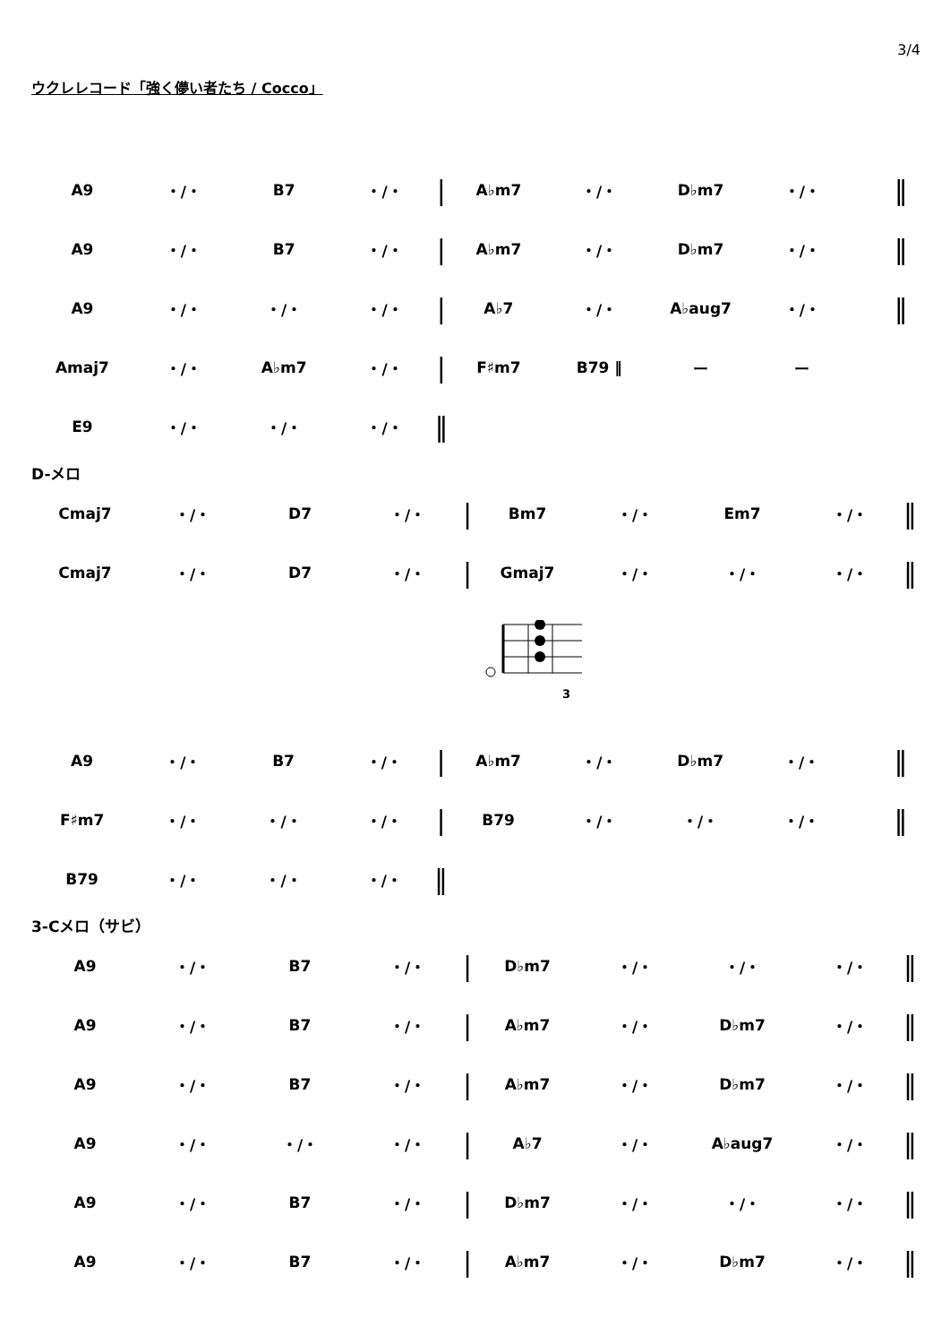3/4
ウクレレコード「強く儚い者たち / Cocco」
| A9 | ・/・ | B7 | ・/・ | / | A♭m7 | ・/・ | D♭m7 | ・/・ | ‖ |
| A9 | ・/・ | B7 | ・/・ | / | A♭m7 | ・/・ | D♭m7 | ・/・ | ‖ |
| A9 | ・/・ | ・/・ | ・/・ | / | A♭7 | ・/・ | A♭aug7 | ・/・ | ‖ |
| Amaj7 | ・/・ | A♭m7 | ・/・ | / | F♯m7 | B79 ‖ | ー | ー | |
| E9 | ・/・ | ・/・ | ・/・ | ‖ | | | | | |
D-メロ
| Cmaj7 | ・/・ | D7 | ・/・ | / | Bm7 | ・/・ | Em7 | ・/・ | ‖ |
| Cmaj7 | ・/・ | D7 | ・/・ | / | Gmaj7 | ・/・ | ・/・ | ・/・ | ‖ |
3
| A9 | ・/・ | B7 | ・/・ | / | A♭m7 | ・/・ | D♭m7 | ・/・ | ‖ |
| F♯m7 | ・/・ | ・/・ | ・/・ | / | B79 | ・/・ | ・/・ | ・/・ | ‖ |
| B79 | ・/・ | ・/・ | ・/・ | ‖ | | | | | |
3-Cメロ（サビ）
| A9 | ・/・ | B7 | ・/・ | / | D♭m7 | ・/・ | ・/・ | ・/・ | ‖ |
| A9 | ・/・ | B7 | ・/・ | / | A♭m7 | ・/・ | D♭m7 | ・/・ | ‖ |
| A9 | ・/・ | B7 | ・/・ | / | A♭m7 | ・/・ | D♭m7 | ・/・ | ‖ |
| A9 | ・/・ | ・/・ | ・/・ | / | A♭7 | ・/・ | A♭aug7 | ・/・ | ‖ |
| A9 | ・/・ | B7 | ・/・ | / | D♭m7 | ・/・ | ・/・ | ・/・ | ‖ |
| A9 | ・/・ | B7 | ・/・ | / | A♭m7 | ・/・ | D♭m7 | ・/・ | ‖ |